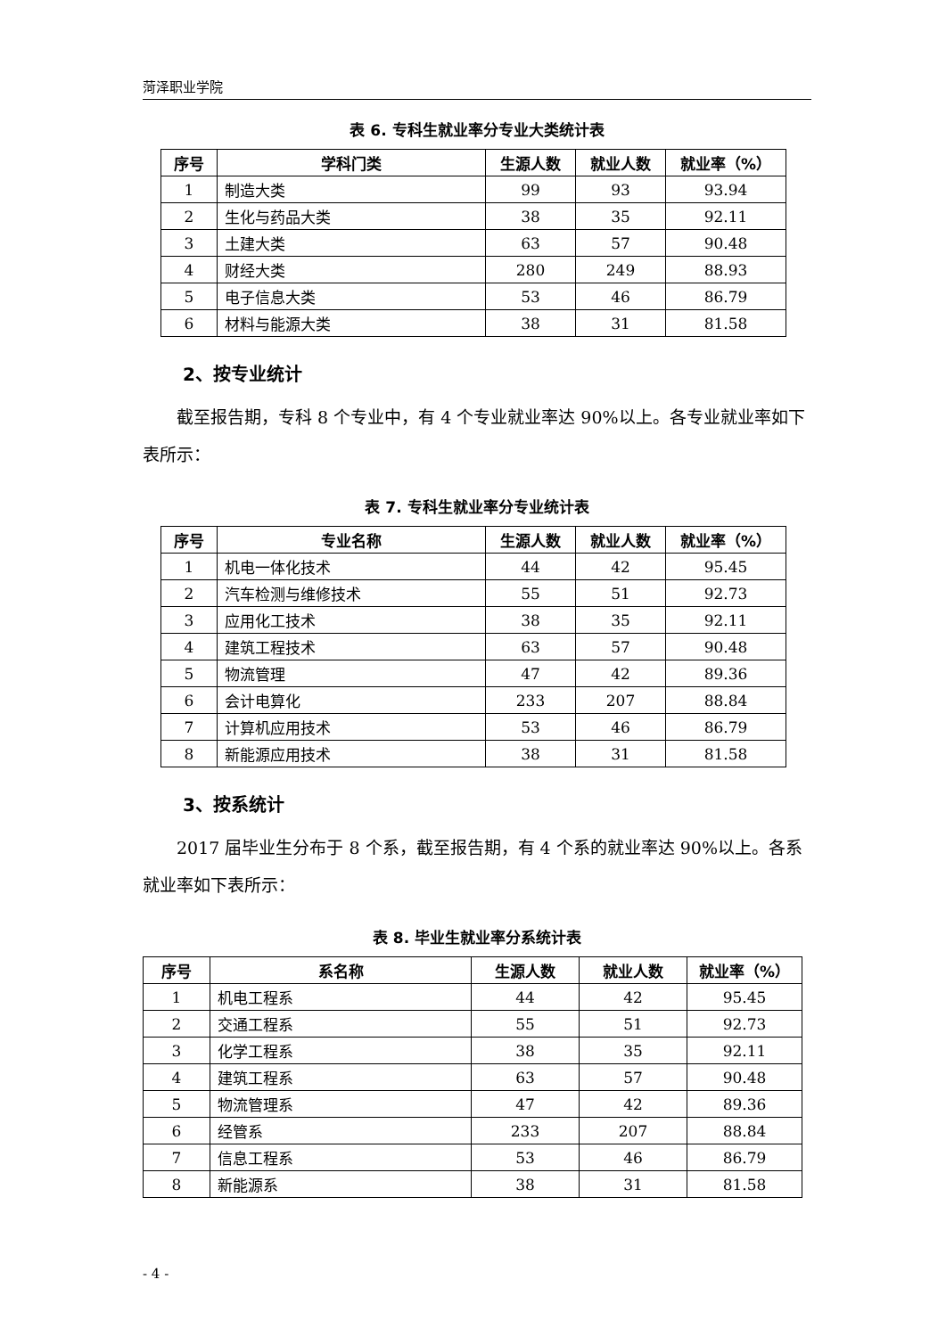菏泽职业学院
表 6. 专科生就业率分专业大类统计表
| 序号 | 学科门类 | 生源人数 | 就业人数 | 就业率（%） |
| --- | --- | --- | --- | --- |
| 1 | 制造大类 | 99 | 93 | 93.94 |
| 2 | 生化与药品大类 | 38 | 35 | 92.11 |
| 3 | 土建大类 | 63 | 57 | 90.48 |
| 4 | 财经大类 | 280 | 249 | 88.93 |
| 5 | 电子信息大类 | 53 | 46 | 86.79 |
| 6 | 材料与能源大类 | 38 | 31 | 81.58 |
2、按专业统计
截至报告期，专科 8 个专业中，有 4 个专业就业率达 90%以上。各专业就业率如下表所示：
表 7. 专科生就业率分专业统计表
| 序号 | 专业名称 | 生源人数 | 就业人数 | 就业率（%） |
| --- | --- | --- | --- | --- |
| 1 | 机电一体化技术 | 44 | 42 | 95.45 |
| 2 | 汽车检测与维修技术 | 55 | 51 | 92.73 |
| 3 | 应用化工技术 | 38 | 35 | 92.11 |
| 4 | 建筑工程技术 | 63 | 57 | 90.48 |
| 5 | 物流管理 | 47 | 42 | 89.36 |
| 6 | 会计电算化 | 233 | 207 | 88.84 |
| 7 | 计算机应用技术 | 53 | 46 | 86.79 |
| 8 | 新能源应用技术 | 38 | 31 | 81.58 |
3、按系统计
2017 届毕业生分布于 8 个系，截至报告期，有 4 个系的就业率达 90%以上。各系就业率如下表所示：
表 8. 毕业生就业率分系统计表
| 序号 | 系名称 | 生源人数 | 就业人数 | 就业率（%） |
| --- | --- | --- | --- | --- |
| 1 | 机电工程系 | 44 | 42 | 95.45 |
| 2 | 交通工程系 | 55 | 51 | 92.73 |
| 3 | 化学工程系 | 38 | 35 | 92.11 |
| 4 | 建筑工程系 | 63 | 57 | 90.48 |
| 5 | 物流管理系 | 47 | 42 | 89.36 |
| 6 | 经管系 | 233 | 207 | 88.84 |
| 7 | 信息工程系 | 53 | 46 | 86.79 |
| 8 | 新能源系 | 38 | 31 | 81.58 |
- 4 -